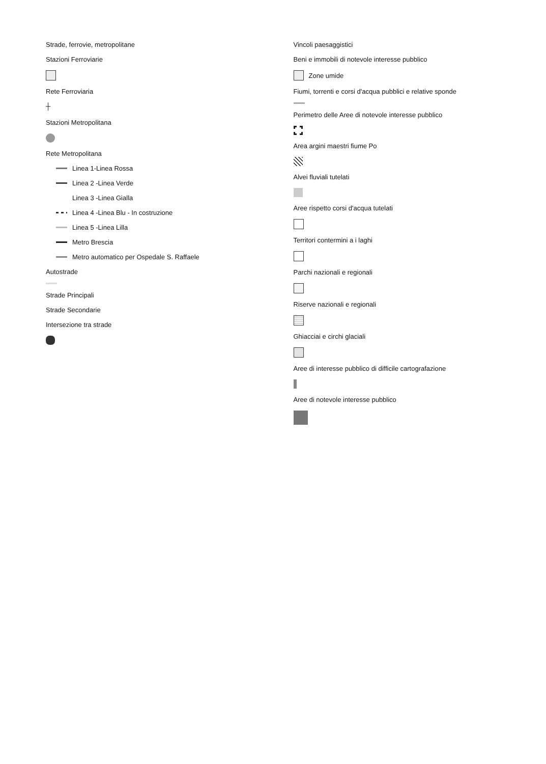Strade, ferrovie, metropolitane
Stazioni Ferroviarie
Rete Ferroviaria
┼
Stazioni Metropolitana
Rete Metropolitana
Linea 1-Linea Rossa
Linea 2 -Linea Verde
Linea 3 -Linea Gialla
Linea 4 -Linea Blu - In costruzione
Linea 5 -Linea Lilla
Metro Brescia
Metro automatico per Ospedale S. Raffaele
Autostrade
Strade Principali
Strade Secondarie
Intersezione tra strade
Vincoli paesaggistici
Beni e immobili di notevole interesse pubblico
Zone umide
Fiumi, torrenti e corsi d'acqua pubblici e relative sponde
Perimetro delle Aree di notevole interesse pubblico
Area argini maestri fiume Po
Alvei fluviali tutelati
Aree rispetto corsi d'acqua tutelati
Territori contermini a i laghi
Parchi nazionali e regionali
Riserve nazionali e regionali
Ghiacciai e circhi glaciali
Aree di interesse pubblico di difficile cartografazione
Aree di notevole interesse pubblico